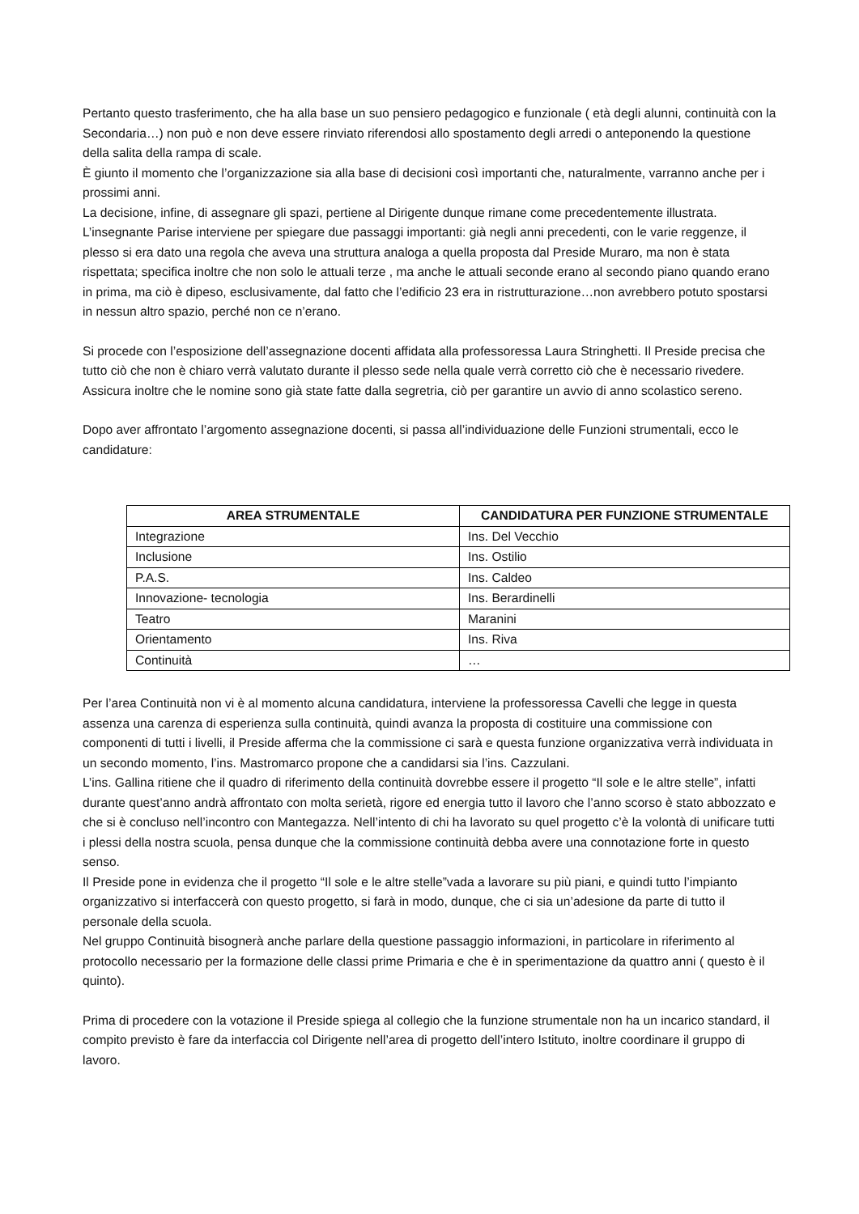Pertanto questo trasferimento, che ha alla base un suo pensiero pedagogico e funzionale ( età degli alunni, continuità con la Secondaria…) non può e non deve essere rinviato riferendosi allo spostamento degli arredi o anteponendo la questione della salita della rampa di scale.
È giunto il momento che l’organizzazione sia alla base di decisioni così importanti che, naturalmente, varranno anche per i prossimi anni.
La decisione, infine, di assegnare gli spazi, pertiene al Dirigente dunque rimane come precedentemente illustrata.
L’insegnante Parise interviene per spiegare due passaggi importanti: già negli anni precedenti, con le varie reggenze, il plesso si era dato una regola che aveva una struttura analoga a quella proposta dal Preside Muraro, ma non è stata rispettata; specifica inoltre che non solo le attuali terze , ma anche le attuali seconde erano al secondo piano quando erano in prima, ma ciò è dipeso, esclusivamente, dal fatto che l’edificio 23 era in ristrutturazione…non avrebbero potuto spostarsi in nessun altro spazio, perché non ce n’erano.
Si procede con l’esposizione dell’assegnazione docenti affidata alla professoressa Laura Stringhetti. Il Preside precisa che tutto ciò che non è chiaro verrà valutato durante il plesso sede nella quale verrà corretto ciò che è necessario rivedere. Assicura inoltre che le nomine sono già state fatte dalla segretria, ciò per garantire un avvio di anno scolastico sereno.
Dopo aver affrontato l’argomento assegnazione docenti, si passa all’individuazione delle Funzioni strumentali, ecco le candidature:
| AREA STRUMENTALE | CANDIDATURA PER FUNZIONE STRUMENTALE |
| --- | --- |
| Integrazione | Ins. Del Vecchio |
| Inclusione | Ins. Ostilio |
| P.A.S. | Ins. Caldeo |
| Innovazione- tecnologia | Ins. Berardinelli |
| Teatro | Maranini |
| Orientamento | Ins. Riva |
| Continuità | … |
Per l’area Continuità non vi è al momento alcuna candidatura, interviene la professoressa Cavelli che legge in questa assenza una carenza di esperienza sulla continuità, quindi avanza la proposta di costituire una commissione con componenti di tutti i livelli, il Preside afferma che la commissione ci sarà e questa funzione organizzativa verrà individuata in un secondo momento, l’ins. Mastromarco propone che a candidarsi sia l’ins. Cazzulani.
L’ins. Gallina ritiene che il quadro di riferimento della continuità dovrebbe essere il progetto “Il sole e le altre stelle”, infatti durante quest’anno andrà affrontato con molta serietà, rigore ed energia tutto il lavoro che l’anno scorso è stato abbozzato e che si è concluso nell’incontro con Mantegazza. Nell’intento di chi ha lavorato su quel progetto c’è la volontà di unificare tutti i plessi della nostra scuola, pensa dunque che la commissione continuità debba avere una connotazione forte in questo senso.
Il Preside pone in evidenza che il progetto “Il sole e le altre stelle”vada a lavorare su più piani, e quindi tutto l’impianto organizzativo si interfaccerà con questo progetto, si farà in modo, dunque, che ci sia un’adesione da parte di tutto il personale della scuola.
Nel gruppo Continuità bisognerà anche parlare della questione passaggio informazioni, in particolare in riferimento al protocollo necessario per la formazione delle classi prime Primaria e che è in sperimentazione da quattro anni ( questo è il quinto).
Prima di procedere con la votazione il Preside spiega al collegio che la funzione strumentale non ha un incarico standard, il compito previsto è fare da interfaccia col Dirigente nell’area di progetto dell’intero Istituto, inoltre coordinare il gruppo di lavoro.